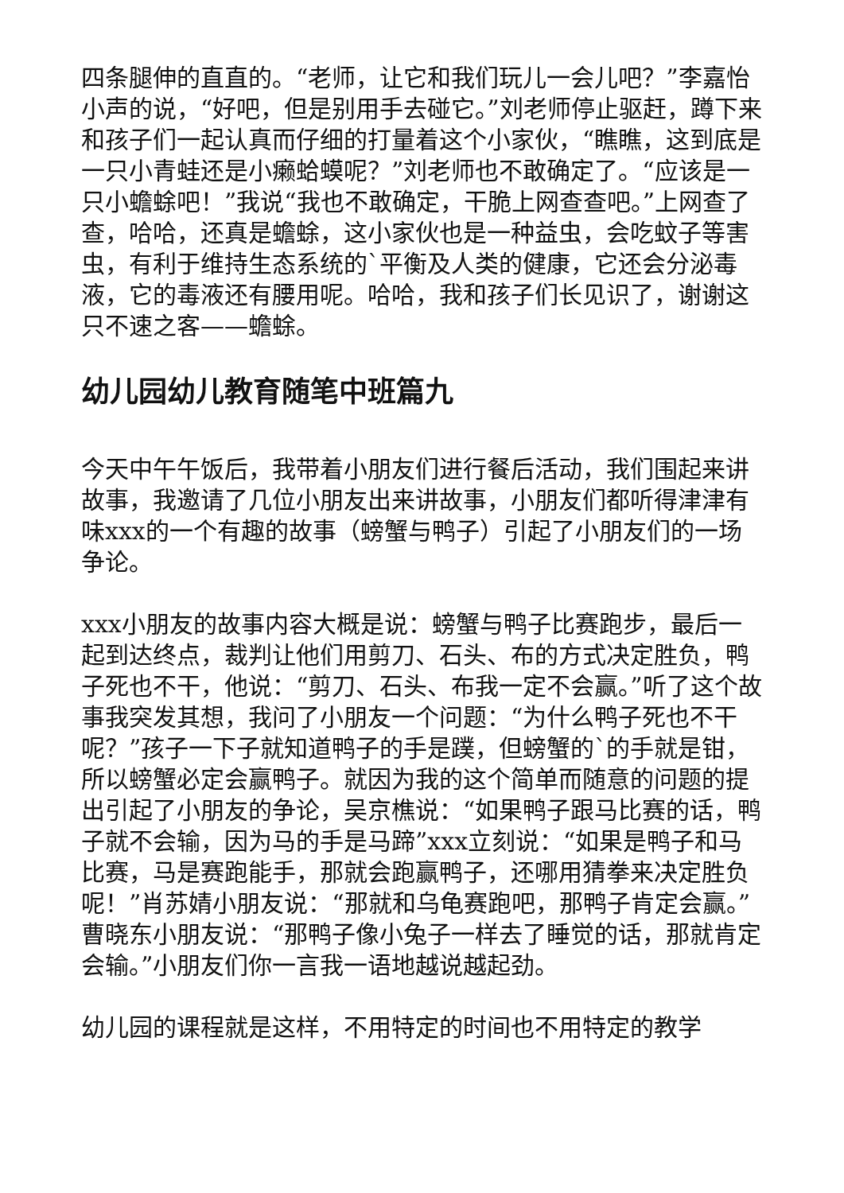四条腿伸的直直的。“老师，让它和我们玩儿一会儿吧？”李嘉怡小声的说，“好吧，但是别用手去碰它。”刘老师停止驱赶，蹲下来和孩子们一起认真而仔细的打量着这个小家伙，“瞧瞧，这到底是一只小青蛙还是小癞蛤蟆呢？”刘老师也不敢确定了。“应该是一只小蟾蜍吧！”我说“我也不敢确定，干脆上网查查吧。”上网查了查，哈哈，还真是蟾蜍，这小家伙也是一种益虫，会吃蚊子等害虫，有利于维持生态系统的`平衡及人类的健康，它还会分泌毒液，它的毒液还有腰用呢。哈哈，我和孩子们长见识了，谢谢这只不速之客——蟾蜍。
幼儿园幼儿教育随笔中班篇九
今天中午午饭后，我带着小朋友们进行餐后活动，我们围起来讲故事，我邀请了几位小朋友出来讲故事，小朋友们都听得津津有味xxx的一个有趣的故事（螃蟹与鸭子）引起了小朋友们的一场争论。
xxx小朋友的故事内容大概是说：螃蟹与鸭子比赛跑步，最后一起到达终点，裁判让他们用剪刀、石头、布的方式决定胜负，鸭子死也不干，他说：“剪刀、石头、布我一定不会赢。”听了这个故事我突发其想，我问了小朋友一个问题：“为什么鸭子死也不干呢？”孩子一下子就知道鸭子的手是蹼，但螃蟹的`的手就是钳，所以螃蟹必定会赢鸭子。就因为我的这个简单而随意的问题的提出引起了小朋友的争论，吴京樵说：“如果鸭子跟马比赛的话，鸭子就不会输，因为马的手是马蹄”xxx立刻说：“如果是鸭子和马比赛，马是赛跑能手，那就会跑赢鸭子，还哪用猜拳来决定胜负呢！”肖苏婧小朋友说：“那就和乌龟赛跑吧，那鸭子肯定会赢。”曹晓东小朋友说：“那鸭子像小兔子一样去了睡觉的话，那就肯定会输。”小朋友们你一言我一语地越说越起劲。
幼儿园的课程就是这样，不用特定的时间也不用特定的教学